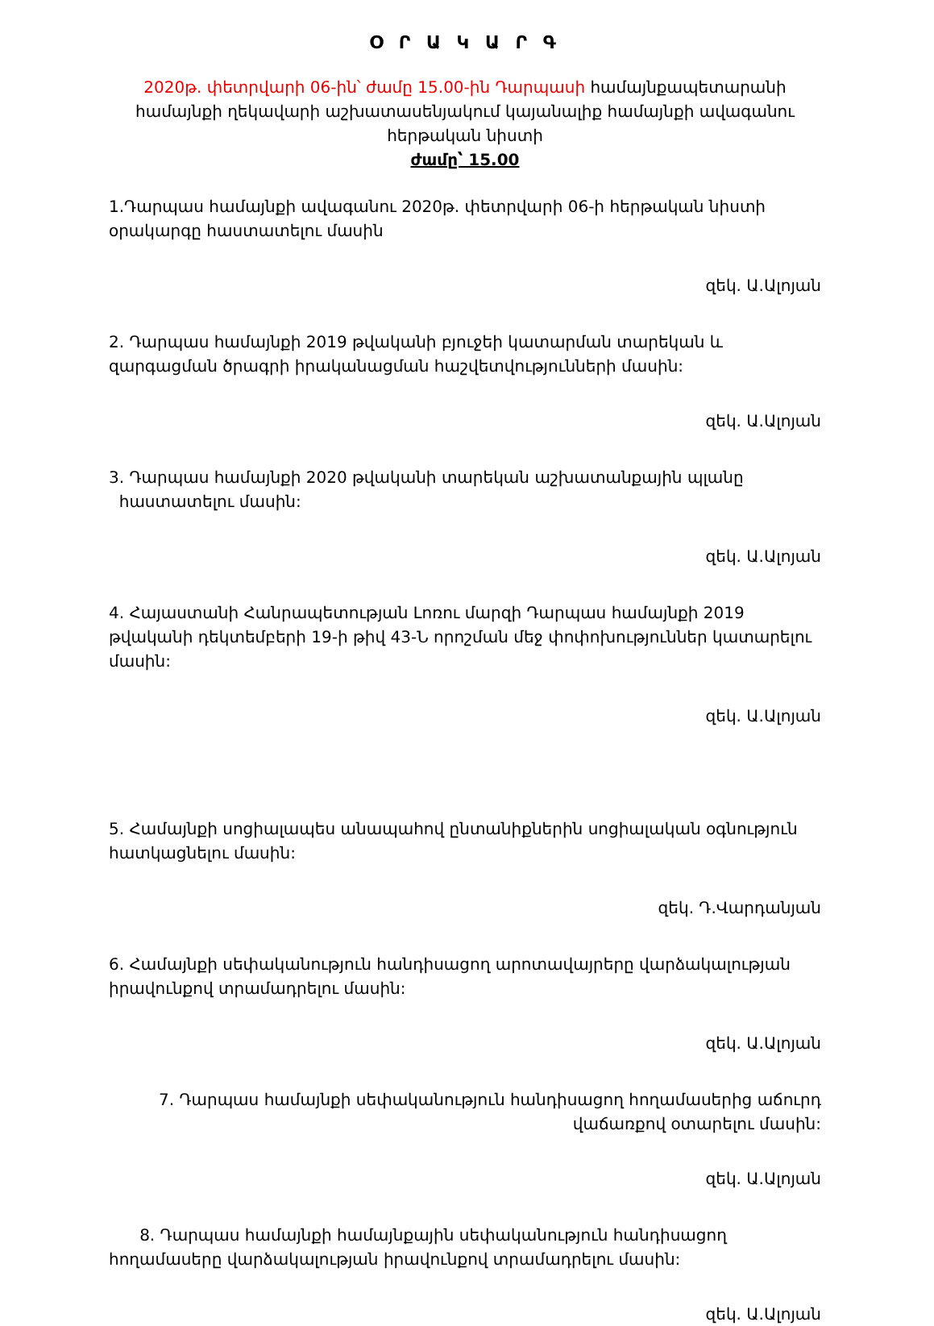Օ Ր Ա Կ Ա Ր Գ
2020թ. փետրվարի 06-ին՝ ժամը 15.00-ին Դարպասի համայնքապետարանի համայնքի ղեկավարի աշխատասենյակում կայանալիք համայնքի ավագանու հերթական նիստի
ժամը՝ 15.00
1.Դարպաս համայնքի ավագանու 2020թ. փետրվարի 06-ի հերթական նիստի օրակարգը հաստատելու մասին
զեկ. Ա.Ալոյան
2. Դարպաս համայնքի 2019 թվականի բյուջեի կատարման տարեկան և զարգացման ծրագրի իրականացման հաշվետվությունների մասին:
զեկ. Ա.Ալոյան
3. Դարպաս համայնքի 2020 թվականի տարեկան աշխատանքային պլանը
հաստատելու մասին:
զեկ. Ա.Ալոյան
4. Հայաստանի Հանրապետության Լոռու մարզի Դարպաս համայնքի 2019 թվականի դեկտեմբերի 19-ի թիվ 43-Ն որոշման մեջ փոփոխություններ կատարելու մասին:
զեկ. Ա.Ալոյան
5. Համայնքի սոցիալապես անապահով ընտանիքներին սոցիալական օգնություն հատկացնելու մասին:
զեկ. Դ.Վարդանյան
6. Համայնքի սեփականություն հանդիսացող արոտավայրերը վարձակալության իրավունքով տրամադրելու մասին:
զեկ. Ա.Ալոյան
7. Դարպաս համայնքի սեփականություն հանդիսացող հողամասերից աճուրդ
վաճառքով օտարելու մասին:
զեկ. Ա.Ալոյան
8. Դարպաս համայնքի համայնքային սեփականություն հանդիսացող հողամասերը վարձակալության իրավունքով տրամադրելու մասին:
զեկ. Ա.Ալոյան